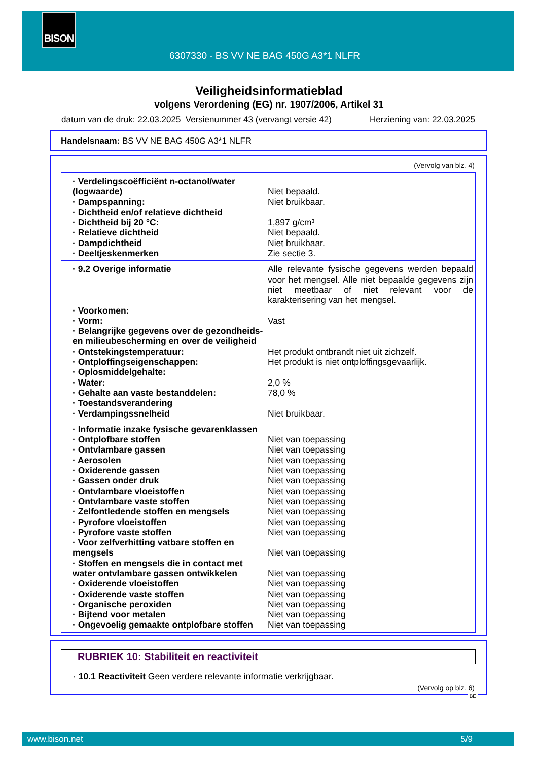BISON
6307330 - BS VV NE BAG 450G A3*1 NLFR
Veiligheidsinformatieblad
volgens Verordening (EG) nr. 1907/2006, Artikel 31
datum van de druk: 22.03.2025 Versienummer 43 (vervangt versie 42) Herziening van: 22.03.2025
Handelsnaam: BS VV NE BAG 450G A3*1 NLFR
(Vervolg van blz. 4)
| · Verdelingscoëfficiënt n-octanol/water (logwaarde) | Niet bepaald. |
| · Dampspanning: | Niet bruikbaar. |
| · Dichtheid en/of relatieve dichtheid | |
| · Dichtheid bij 20 °C: | 1,897 g/cm³ |
| · Relatieve dichtheid | Niet bepaald. |
| · Dampdichtheid | Niet bruikbaar. |
| · Deeltjeskenmerken | Zie sectie 3. |
| · 9.2 Overige informatie | Alle relevante fysische gegevens werden bepaald voor het mengsel. Alle niet bepaalde gegevens zijn niet meetbaar of niet relevant voor de karakterisering van het mengsel. |
| · Voorkomen: | |
| · Vorm: | Vast |
| · Belangrijke gegevens over de gezondheids- en milieubescherming en over de veiligheid | |
| · Ontstekingstemperatuur: | Het produkt ontbrandt niet uit zichzelf. |
| · Ontploffingseigenschappen: | Het produkt is niet ontploffingsgevaarlijk. |
| · Oplosmiddelgehalte: | |
| · Water: | 2,0 % |
| · Gehalte aan vaste bestanddelen: | 78,0 % |
| · Toestandsverandering | |
| · Verdampingssnelheid | Niet bruikbaar. |
| · Informatie inzake fysische gevarenklassen | |
| · Ontplofbare stoffen | Niet van toepassing |
| · Ontvlambare gassen | Niet van toepassing |
| · Aerosolen | Niet van toepassing |
| · Oxiderende gassen | Niet van toepassing |
| · Gassen onder druk | Niet van toepassing |
| · Ontvlambare vloeistoffen | Niet van toepassing |
| · Ontvlambare vaste stoffen | Niet van toepassing |
| · Zelfontledende stoffen en mengsels | Niet van toepassing |
| · Pyrofore vloeistoffen | Niet van toepassing |
| · Pyrofore vaste stoffen | Niet van toepassing |
| · Voor zelfverhitting vatbare stoffen en mengsels | Niet van toepassing |
| · Stoffen en mengsels die in contact met water ontvlambare gassen ontwikkelen | Niet van toepassing |
| · Oxiderende vloeistoffen | Niet van toepassing |
| · Oxiderende vaste stoffen | Niet van toepassing |
| · Organische peroxiden | Niet van toepassing |
| · Bijtend voor metalen | Niet van toepassing |
| · Ongevoelig gemaakte ontplofbare stoffen | Niet van toepassing |
RUBRIEK 10: Stabiliteit en reactiviteit
· 10.1 Reactiviteit Geen verdere relevante informatie verkrijgbaar.
(Vervolg op blz. 6)
BE
www.bison.net 5/9